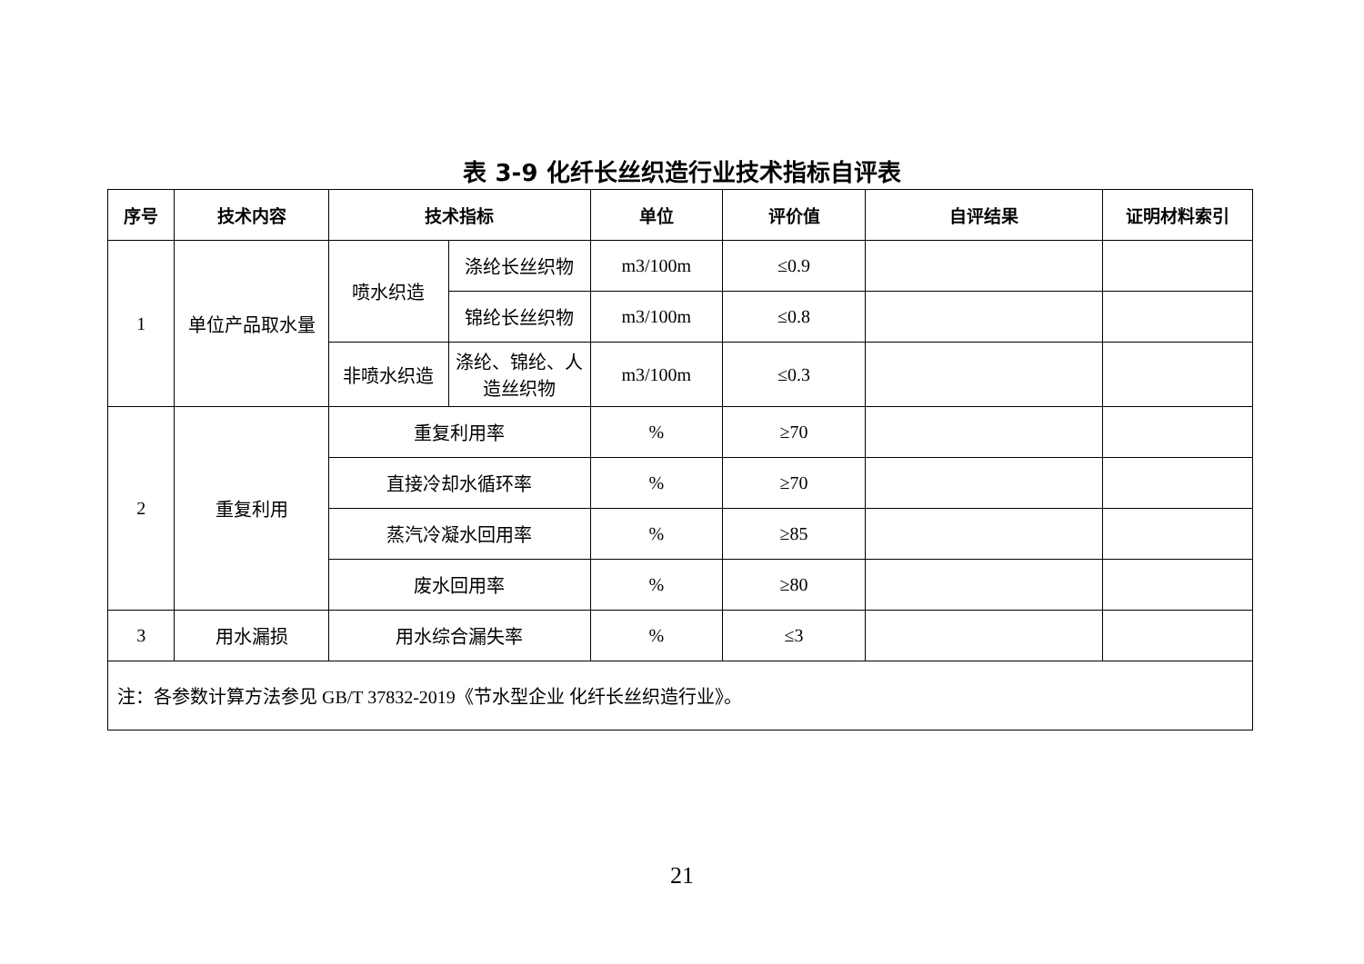表 3-9 化纤长丝织造行业技术指标自评表
| 序号 | 技术内容 | 技术指标 | | 单位 | 评价值 | 自评结果 | 证明材料索引 |
| --- | --- | --- | --- | --- | --- | --- | --- |
| 1 | 单位产品取水量 | 喷水织造 | 涤纶长丝织物 | m3/100m | ≤0.9 | | |
| | | | 锦纶长丝织物 | m3/100m | ≤0.8 | | |
| | | 非喷水织造 | 涤纶、锦纶、人造丝织物 | m3/100m | ≤0.3 | | |
| 2 | 重复利用 | 重复利用率 | | % | ≥70 | | |
| | | 直接冷却水循环率 | | % | ≥70 | | |
| | | 蒸汽冷凝水回用率 | | % | ≥85 | | |
| | | 废水回用率 | | % | ≥80 | | |
| 3 | 用水漏损 | 用水综合漏失率 | | % | ≤3 | | |
| 注：各参数计算方法参见 GB/T 37832-2019《节水型企业 化纤长丝织造行业》。 | | | | | | | |
21